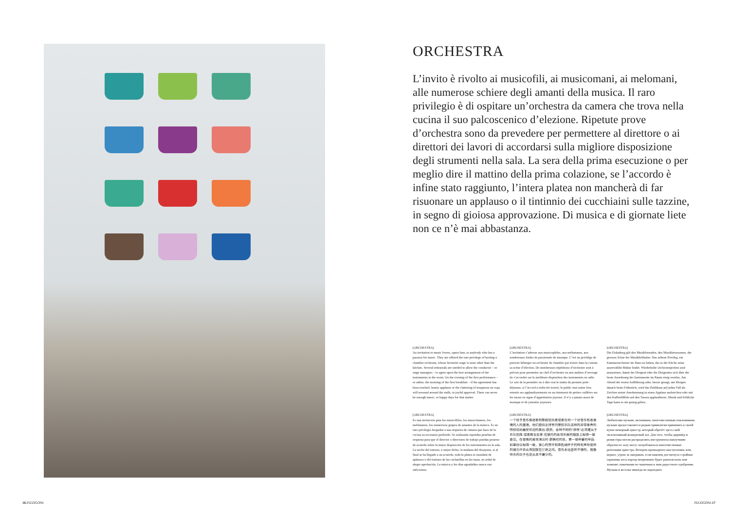ORCHESTRA
L’invito è rivolto ai musicofili, ai musicomani, ai melomani, alle numerose schiere degli amanti della musica. Il raro privilegio è di ospitare un’orchestra da camera che trova nella cucina il suo palcoscenico d’elezione. Ripetute prove d’orchestra sono da prevedere per permettere al direttore o ai direttori dei lavori di accordarsi sulla migliore disposizione degli strumenti nella sala. La sera della prima esecuzione o per meglio dire il mattino della prima colazione, se l’accordo è infine stato raggiunto, l’intera platea non mancherà di far risuonare un applauso o il tintinnio dei cucchiaini sulle tazzine, in segno di gioiosa approvazione. Di musica e di giornate liete non ce n’è mai abbastanza.
[ORCHESTRA]
An invitation to music lovers, opera fans, to anybody who has a passion for music. They are offered the rare privilege of hosting a chamber orchestra, whose favourite stage is none other than the kitchen. Several rehearsals are needed to allow the conductor – or stage managers – to agree upon the best arrangement of the instruments in the room. On the evening of the first performance – or rather, the morning of the first breakfast – if the agreement has been reached, hearty applause or the clattering of teaspoons on cups will resound around the stalls, in joyful approval. There can never be enough music, or happy days for that matter.
[ORCHESTRA]
L’invitation s’adresse aux musicophiles, aux mélomanes, aux nombreuses foules de passionnés de musique. C’est un privilège de pouvoir héberger un orchestre de chambre qui trouve dans la cuisine sa scène d’élection. De nombreuses répétitions d’orchestre sont à prévoir pour permettre au chef d’orchestre ou aux maîtres d’ouvrage de s’accorder sur la meilleure disposition des instruments en salle. Le soir de la première ou à dire vrai le matin du premier petit-déjeuner, si l’accord a enfin été trouvé, le public tout entier fera retentir ses applaudissements ou un tintement de petites cuillères sur les tasses en signe d’approbation joyeuse. Il n’y a jamais assez de musique et de journées joyeuses.
[ORCHESTRA]
Die Einladung gilt den Musikfreunden, den Musikbesessenen, der grossen Schar der Musikliebhaber. Das seltene Privileg, ein Kammerorchester im Haus zu haben, das in der Küche seine auserwählte Bühne findet. Wiederholte Orchesterproben sind anzusetzen, damit der Dirigent oder die Dirigenten sich über die beste Anordnung der Instrumente im Raum einig werden. Am Abend der ersten Aufführung oder, besser gesagt, am Morgen danach beim Frühstück, wird das Publikum auf jeden Fall als Zeichen seiner Anerkennung in einen Applaus ausbrechen oder mit den Kaffeelöffeln auf den Tassen applaudieren. Musik und fröhliche Tage kann es nie genug geben.
[ORCHESTRA]
Es una invitación para los musicófilos, los musicómanos, los melómanos, los numerosos grupos de amantes de la música. Es un raro privilegio hospedar a una orquesta de cámara que hace de la cocina su escenario preferido. Se realizarán repetidas pruebas de orquesta para que el director o directores de trabajo puedan ponerse de acuerdo sobre la mejor disposición de los instrumentos en la sala. La noche del estreno, o mejor dicho, la mañana del desayuno, si al final se ha llegado a un acuerdo, toda la platea se inundará de aplausos o del tintineo de las cucharillas en las tazas, en señal de alegre aprobación. La música y los días agradables nunca son suficientes.
[ORCHESTRA]
一个给予音乐痴迷者和歌剧狂热者或者任何一个对音乐有着激情的人的邀请。他们提供主持室内管弦乐队这样的非常尊贵的特权给到最受欢迎的舞台-厨房。各种不同的“排练”必须遵从于乐队指挥-或者舞台监督-在屋内的各项乐器的摆放上取得一致意见。在夜晚的首场演出时-更确切的说，第一顿早餐的早晨-如果协议取得一致，衷心的赞许和茶匙碰杯子的哗啦声将愉快的被允许会从而回旋在厅座之间。音乐永远是听不够的，就像快乐的日子也是从来不嫌少的。
[ORCHESTRA]
Любителям музыки, меломанам, многочисленным поклонникам музыки предоставляется редкая привилегия принимать в своей кухне камерный оркестр, который обретёт здесь свой эксклюзивный концертный зал. Для того, чтобы дирижёр и режиссёры могли распределить инструменты наилучшим образом по залу могут потребоваться многочисленные репетиции оркестра. Вечером премьерного выступления, или, вернее, утром за завтраком, если наконец достигнута стройная гармония, весь партер непременно будет рукоплескать или зазвенит ложечками по чашечкам в знак радостного одобрения. Музыка и веселье никогда не надоедают.
16.PIZZIGONI PIZZIGONI.17